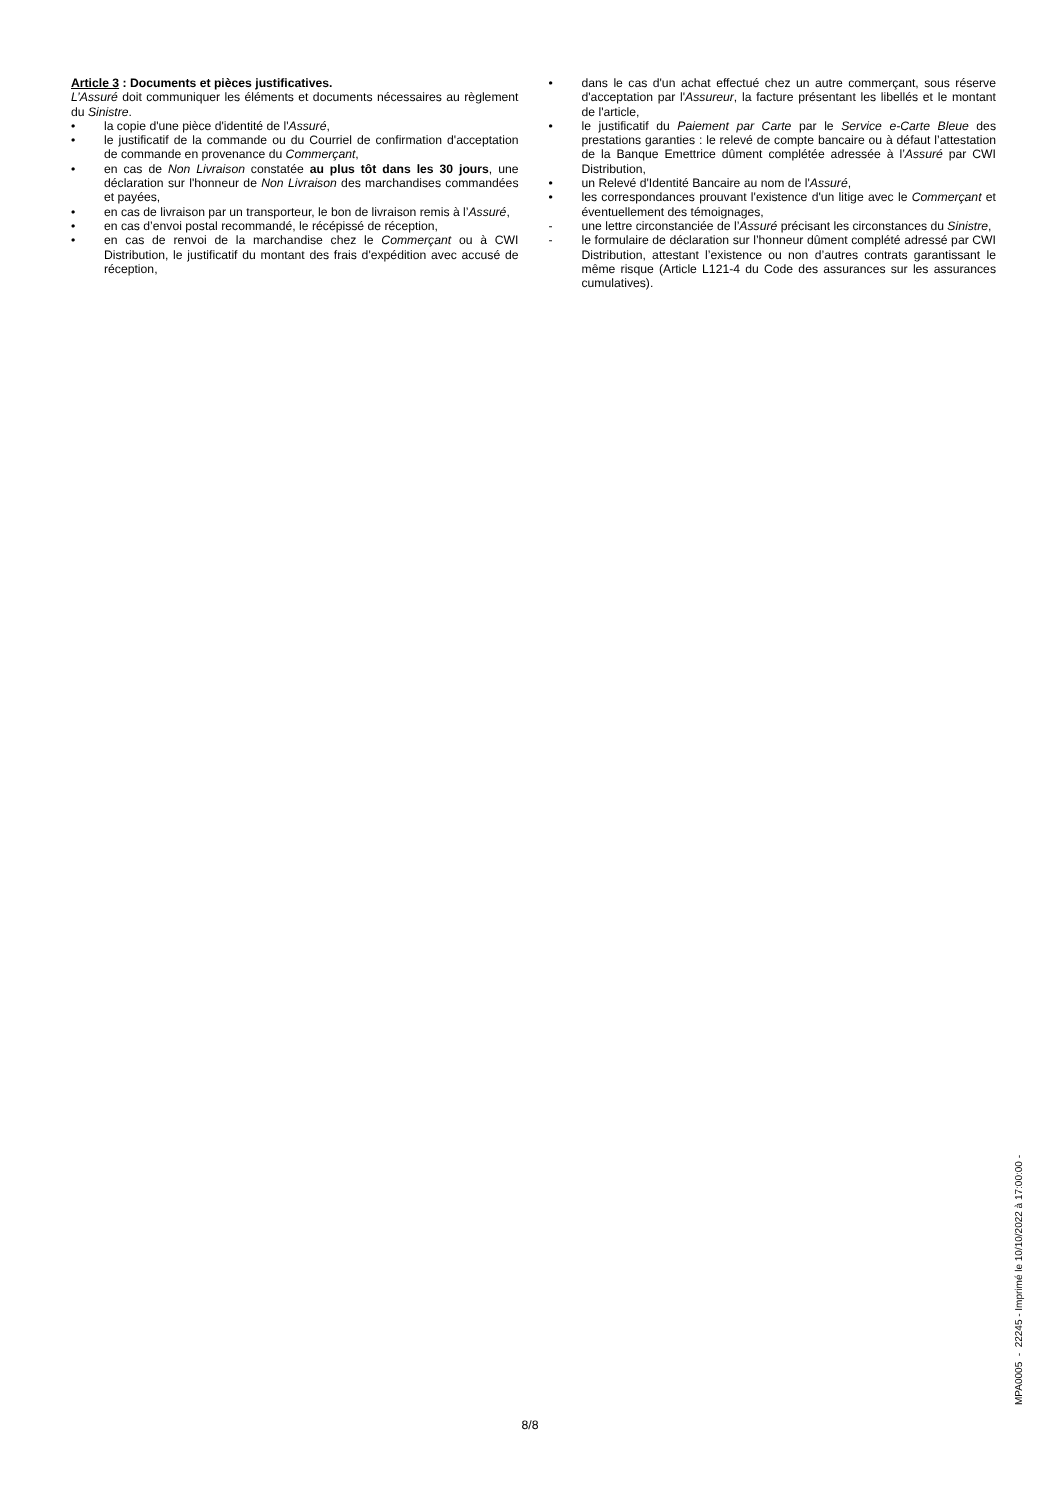Article 3 : Documents et pièces justificatives.
L’Assuré doit communiquer les éléments et documents nécessaires au règlement du Sinistre.
• la copie d'une pièce d'identité de l'Assuré,
• le justificatif de la commande ou du Courriel de confirmation d'acceptation de commande en provenance du Commerçant,
• en cas de Non Livraison constatée au plus tôt dans les 30 jours, une déclaration sur l'honneur de Non Livraison des marchandises commandées et payées,
• en cas de livraison par un transporteur, le bon de livraison remis à l’Assuré,
• en cas d’envoi postal recommandé, le récépissé de réception,
• en cas de renvoi de la marchandise chez le Commerçant ou à CWI Distribution, le justificatif du montant des frais d'expédition avec accusé de réception,
• dans le cas d'un achat effectué chez un autre commerçant, sous réserve d'acceptation par l'Assureur, la facture présentant les libellés et le montant de l'article,
• le justificatif du Paiement par Carte par le Service e-Carte Bleue des prestations garanties : le relevé de compte bancaire ou à défaut l’attestation de la Banque Emettrice dûment complétée adressée à l’Assuré par CWI Distribution,
• un Relevé d'Identité Bancaire au nom de l'Assuré,
• les correspondances prouvant l'existence d'un litige avec le Commerçant et éventuellement des témoignages,
- une lettre circonstanciée de l’Assuré précisant les circonstances du Sinistre,
- le formulaire de déclaration sur l’honneur dûment complété adressé par CWI Distribution, attestant l’existence ou non d’autres contrats garantissant le même risque (Article L121-4 du Code des assurances sur les assurances cumulatives).
MPA0005 - 22245 - Imprimé le 10/10/2022 à 17:00:00 -
8/8